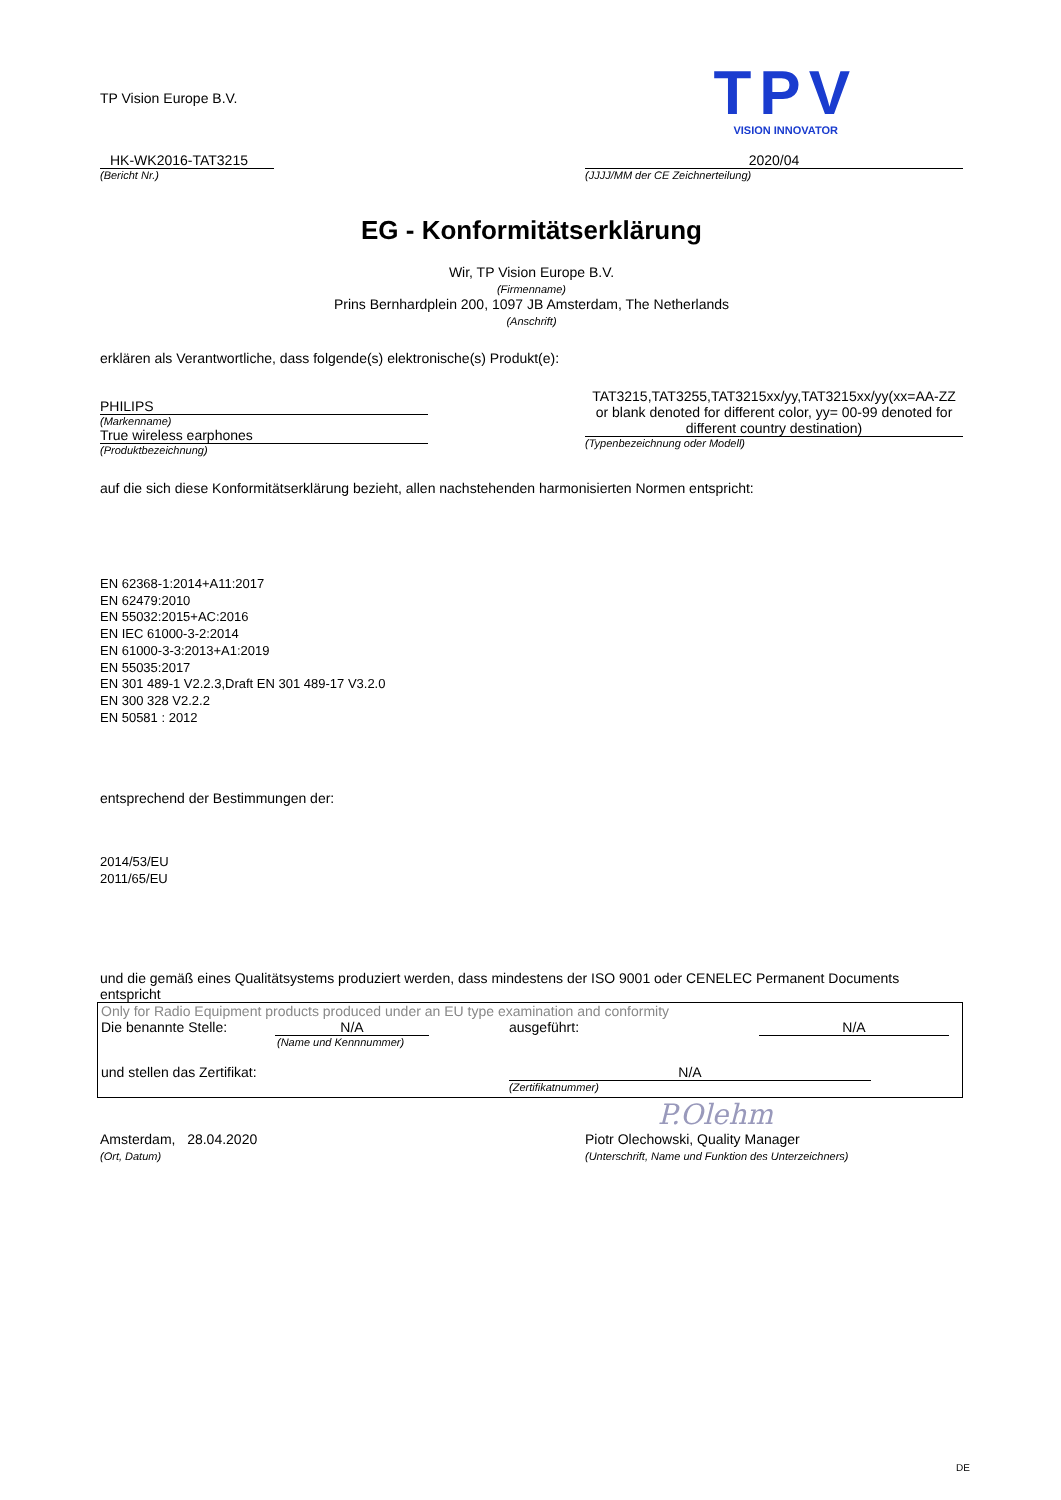TP Vision Europe B.V.
TPV
VISION INNOVATOR
HK-WK2016-TAT3215
(Bericht Nr.)
2020/04
(JJJJ/MM der CE Zeichnerteilung)
EG - Konformitätserklärung
Wir, TP Vision Europe B.V.
(Firmenname)
Prins Bernhardplein 200, 1097 JB Amsterdam, The Netherlands
(Anschrift)
erklären als Verantwortliche, dass folgende(s) elektronische(s) Produkt(e):
PHILIPS
(Markenname)
True wireless earphones
(Produktbezeichnung)
TAT3215,TAT3255,TAT3215xx/yy,TAT3215xx/yy(xx=AA-ZZ or blank denoted for different color, yy= 00-99 denoted for different country destination)
(Typenbezeichnung oder Modell)
auf die sich diese Konformitätserklärung bezieht, allen nachstehenden harmonisierten Normen entspricht:
EN 62368-1:2014+A11:2017
EN 62479:2010
EN 55032:2015+AC:2016
EN IEC 61000-3-2:2014
EN 61000-3-3:2013+A1:2019
EN 55035:2017
EN 301 489-1 V2.2.3,Draft EN 301 489-17 V3.2.0
EN 300 328 V2.2.2
EN 50581 : 2012
entsprechend der Bestimmungen der:
2014/53/EU
2011/65/EU
und die gemäß eines Qualitätsystems produziert werden, dass mindestens der ISO 9001 oder CENELEC Permanent Documents entspricht
Only for Radio Equipment products produced under an EU type examination and conformity
Die benannte Stelle: N/A ausgeführt: N/A
(Name und Kennnummer)
und stellen das Zertifikat: N/A
(Zertifikatnummer)
P.Olehm
Amsterdam, 28.04.2020
(Ort, Datum)
Piotr Olechowski, Quality Manager
(Unterschrift, Name und Funktion des Unterzeichners)
DE